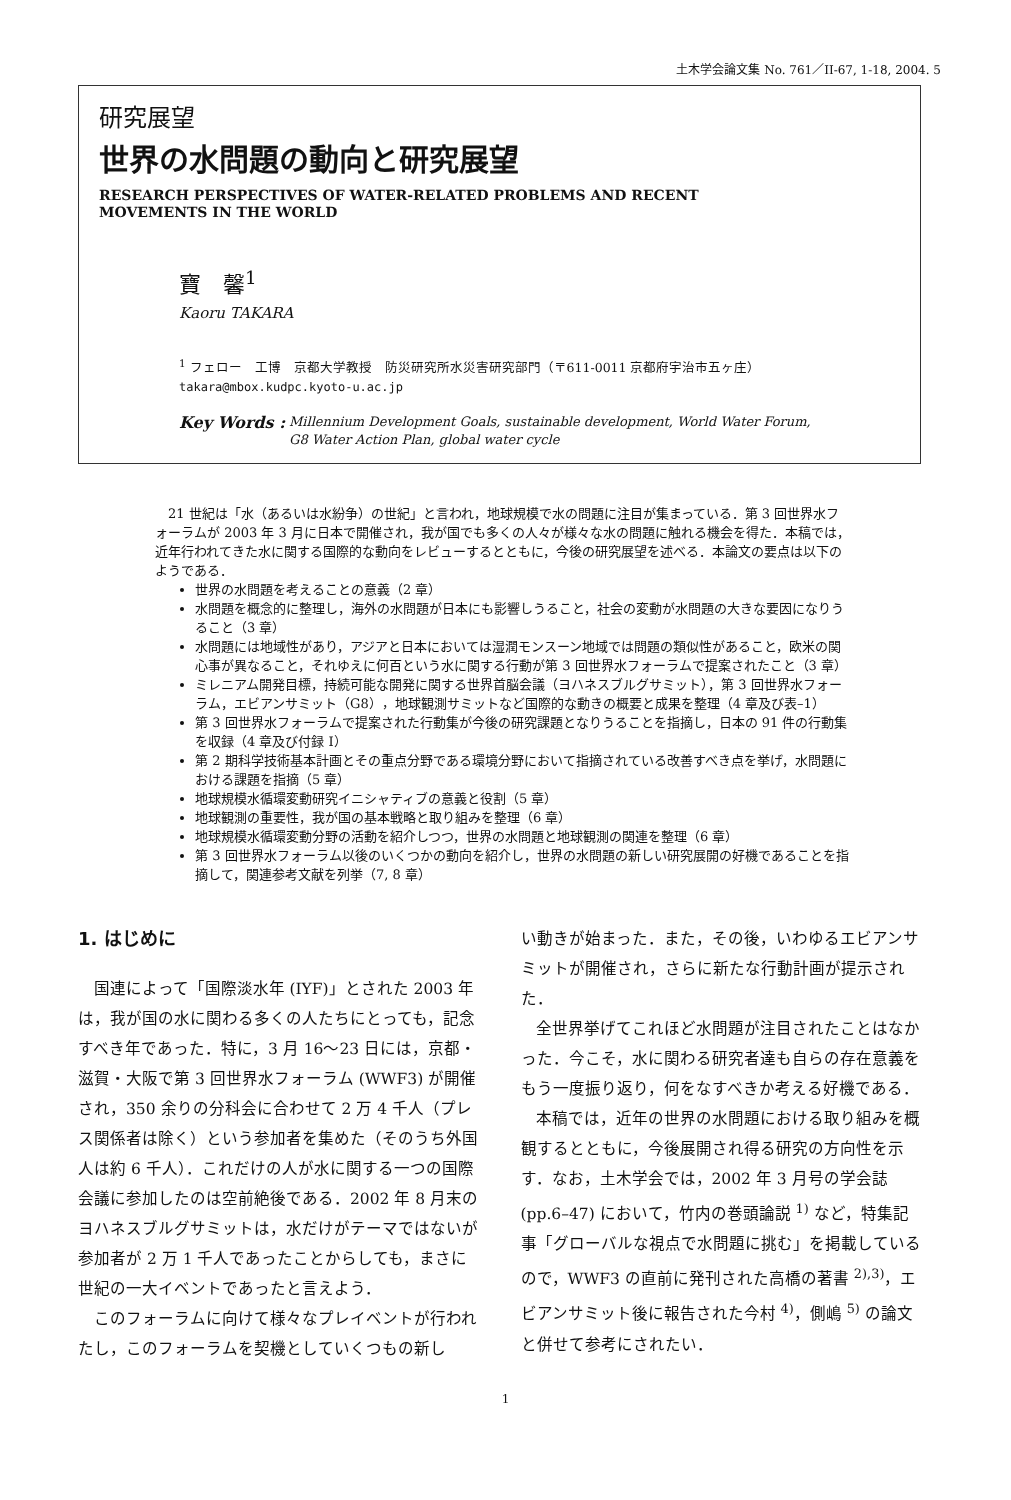土木学会論文集 No. 761／II-67, 1-18, 2004. 5
研究展望
世界の水問題の動向と研究展望
RESEARCH PERSPECTIVES OF WATER-RELATED PROBLEMS AND RECENT
MOVEMENTS IN THE WORLD
寶　馨<sup>1</sup>
Kaoru TAKARA
<sup>1</sup> フェロー　工博　京都大学教授　防災研究所水災害研究部門（〒611-0011 京都府宇治市五ヶ庄）
takara@mbox.kudpc.kyoto-u.ac.jp
Key Words : Millennium Development Goals, sustainable development, World Water Forum,
G8 Water Action Plan, global water cycle
21 世紀は「水（あるいは水紛争）の世紀」と言われ，地球規模で水の問題に注目が集まっている．第 3 回世界水フォーラムが 2003 年 3 月に日本で開催され，我が国でも多くの人々が様々な水の問題に触れる機会を得た．本稿では，近年行われてきた水に関する国際的な動向をレビューするとともに，今後の研究展望を述べる．本論文の要点は以下のようである．
世界の水問題を考えることの意義（2 章）
水問題を概念的に整理し，海外の水問題が日本にも影響しうること，社会の変動が水問題の大きな要因になりうること（3 章）
水問題には地域性があり，アジアと日本においては湿潤モンスーン地域では問題の類似性があること，欧米の関心事が異なること，それゆえに何百という水に関する行動が第 3 回世界水フォーラムで提案されたこと（3 章）
ミレニアム開発目標，持続可能な開発に関する世界首脳会議（ヨハネスブルグサミット），第 3 回世界水フォーラム，エビアンサミット（G8），地球観測サミットなど国際的な動きの概要と成果を整理（4 章及び表–1）
第 3 回世界水フォーラムで提案された行動集が今後の研究課題となりうることを指摘し，日本の 91 件の行動集を収録（4 章及び付録 I）
第 2 期科学技術基本計画とその重点分野である環境分野において指摘されている改善すべき点を挙げ，水問題における課題を指摘（5 章）
地球規模水循環変動研究イニシャティブの意義と役割（5 章）
地球観測の重要性，我が国の基本戦略と取り組みを整理（6 章）
地球規模水循環変動分野の活動を紹介しつつ，世界の水問題と地球観測の関連を整理（6 章）
第 3 回世界水フォーラム以後のいくつかの動向を紹介し，世界の水問題の新しい研究展開の好機であることを指摘して，関連参考文献を列挙（7, 8 章）
1. はじめに
国連によって「国際淡水年 (IYF)」とされた 2003 年は，我が国の水に関わる多くの人たちにとっても，記念すべき年であった．特に，3 月 16〜23 日には，京都・滋賀・大阪で第 3 回世界水フォーラム (WWF3) が開催され，350 余りの分科会に合わせて 2 万 4 千人（プレス関係者は除く）という参加者を集めた（そのうち外国人は約 6 千人）．これだけの人が水に関する一つの国際会議に参加したのは空前絶後である．2002 年 8 月末のヨハネスブルグサミットは，水だけがテーマではないが参加者が 2 万 1 千人であったことからしても，まさに世紀の一大イベントであったと言えよう．
このフォーラムに向けて様々なプレイベントが行われたし，このフォーラムを契機としていくつもの新し
い動きが始まった．また，その後，いわゆるエビアンサミットが開催され，さらに新たな行動計画が提示された．
全世界挙げてこれほど水問題が注目されたことはなかった．今こそ，水に関わる研究者達も自らの存在意義をもう一度振り返り，何をなすべきか考える好機である．
本稿では，近年の世界の水問題における取り組みを概観するとともに，今後展開され得る研究の方向性を示す．なお，土木学会では，2002 年 3 月号の学会誌 (pp.6–47) において，竹内の巻頭論説 <sup>1)</sup> など，特集記事「グローバルな視点で水問題に挑む」を掲載しているので，WWF3 の直前に発刊された高橋の著書 <sup>2),3)</sup>，エビアンサミット後に報告された今村 <sup>4)</sup>，側嶋 <sup>5)</sup> の論文と併せて参考にされたい．
1